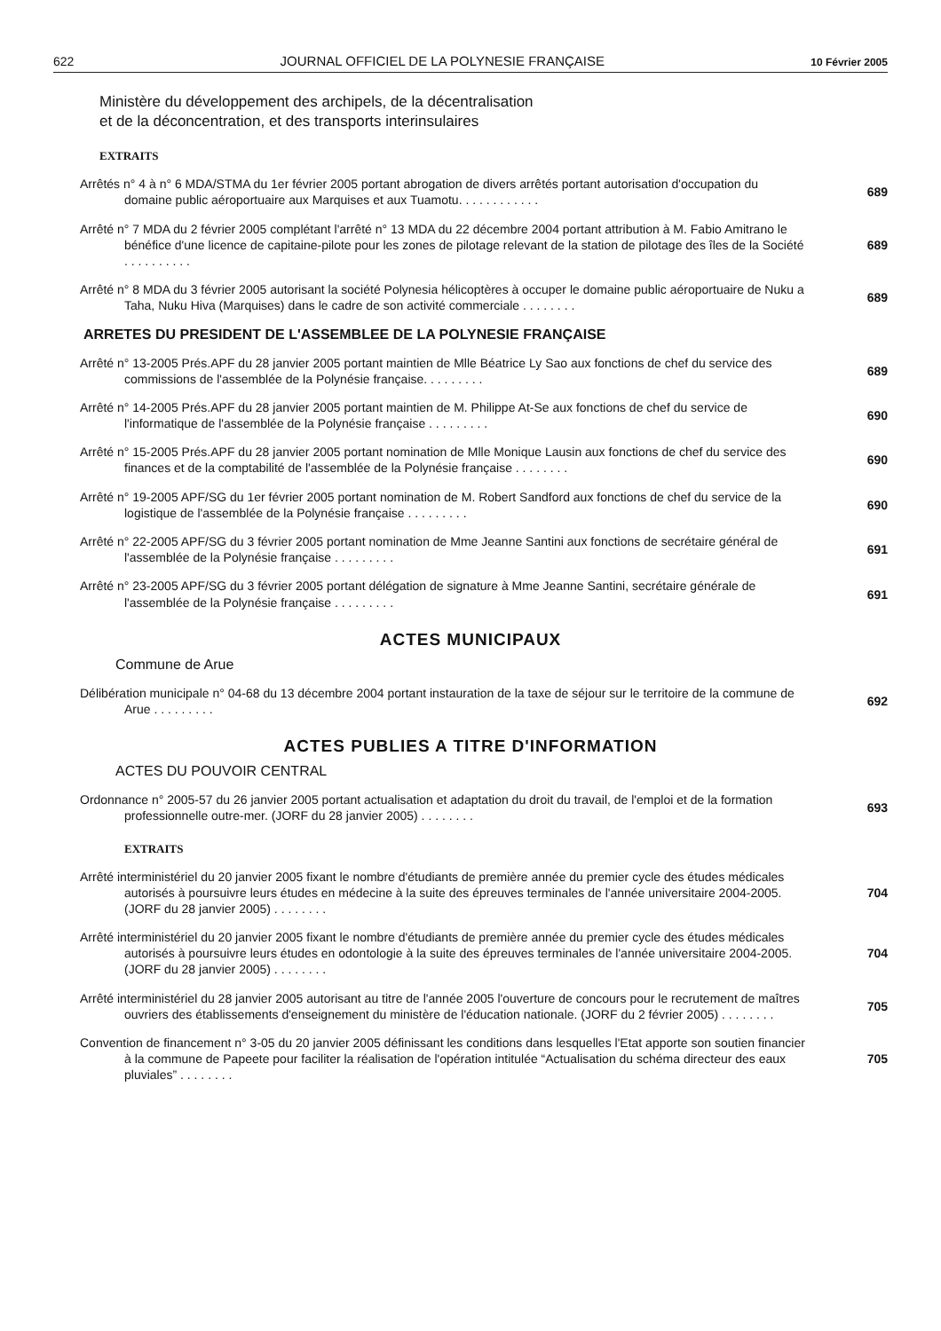622 JOURNAL OFFICIEL DE LA POLYNESIE FRANÇAISE 10 Février 2005
Ministère du développement des archipels, de la décentralisation
et de la déconcentration, et des transports interinsulaires
EXTRAITS
Arrêtés n° 4 à n° 6 MDA/STMA du 1er février 2005 portant abrogation de divers arrêtés portant autorisation d'occupation du domaine public aéroportuaire aux Marquises et aux Tuamotu. . . . . . . . . . . .
689
Arrêté n° 7 MDA du 2 février 2005 complétant l'arrêté n° 13 MDA du 22 décembre 2004 portant attribution à M. Fabio Amitrano le bénéfice d'une licence de capitaine-pilote pour les zones de pilotage relevant de la station de pilotage des îles de la Société . . . . . . . . . .
689
Arrêté n° 8 MDA du 3 février 2005 autorisant la société Polynesia hélicoptères à occuper le domaine public aéroportuaire de Nuku a Taha, Nuku Hiva (Marquises) dans le cadre de son activité commerciale . . . . . . . .
689
ARRETES DU PRESIDENT DE L'ASSEMBLEE DE LA POLYNESIE FRANÇAISE
Arrêté n° 13-2005 Prés.APF du 28 janvier 2005 portant maintien de Mlle Béatrice Ly Sao aux fonctions de chef du service des commissions de l'assemblée de la Polynésie française. . . . . . . . .
689
Arrêté n° 14-2005 Prés.APF du 28 janvier 2005 portant maintien de M. Philippe At-Se aux fonctions de chef du service de l'informatique de l'assemblée de la Polynésie française . . . . . . . . .
690
Arrêté n° 15-2005 Prés.APF du 28 janvier 2005 portant nomination de Mlle Monique Lausin aux fonctions de chef du service des finances et de la comptabilité de l'assemblée de la Polynésie française . . . . . . . .
690
Arrêté n° 19-2005 APF/SG du 1er février 2005 portant nomination de M. Robert Sandford aux fonctions de chef du service de la logistique de l'assemblée de la Polynésie française . . . . . . . . .
690
Arrêté n° 22-2005 APF/SG du 3 février 2005 portant nomination de Mme Jeanne Santini aux fonctions de secrétaire général de l'assemblée de la Polynésie française . . . . . . . . .
691
Arrêté n° 23-2005 APF/SG du 3 février 2005 portant délégation de signature à Mme Jeanne Santini, secrétaire générale de l'assemblée de la Polynésie française . . . . . . . . .
691
ACTES MUNICIPAUX
Commune de Arue
Délibération municipale n° 04-68 du 13 décembre 2004 portant instauration de la taxe de séjour sur le territoire de la commune de Arue . . . . . . . . .
692
ACTES PUBLIES A TITRE D'INFORMATION
ACTES DU POUVOIR CENTRAL
Ordonnance n° 2005-57 du 26 janvier 2005 portant actualisation et adaptation du droit du travail, de l'emploi et de la formation professionnelle outre-mer. (JORF du 28 janvier 2005) . . . . . . . .
693
EXTRAITS
Arrêté interministériel du 20 janvier 2005 fixant le nombre d'étudiants de première année du premier cycle des études médicales autorisés à poursuivre leurs études en médecine à la suite des épreuves terminales de l'année universitaire 2004-2005. (JORF du 28 janvier 2005) . . . . . . . .
704
Arrêté interministériel du 20 janvier 2005 fixant le nombre d'étudiants de première année du premier cycle des études médicales autorisés à poursuivre leurs études en odontologie à la suite des épreuves terminales de l'année universitaire 2004-2005. (JORF du 28 janvier 2005) . . . . . . . .
704
Arrêté interministériel du 28 janvier 2005 autorisant au titre de l'année 2005 l'ouverture de concours pour le recrutement de maîtres ouvriers des établissements d'enseignement du ministère de l'éducation nationale. (JORF du 2 février 2005) . . . . . . . .
705
Convention de financement n° 3-05 du 20 janvier 2005 définissant les conditions dans lesquelles l'Etat apporte son soutien financier à la commune de Papeete pour faciliter la réalisation de l'opération intitulée “Actualisation du schéma directeur des eaux pluviales” . . . . . . . .
705